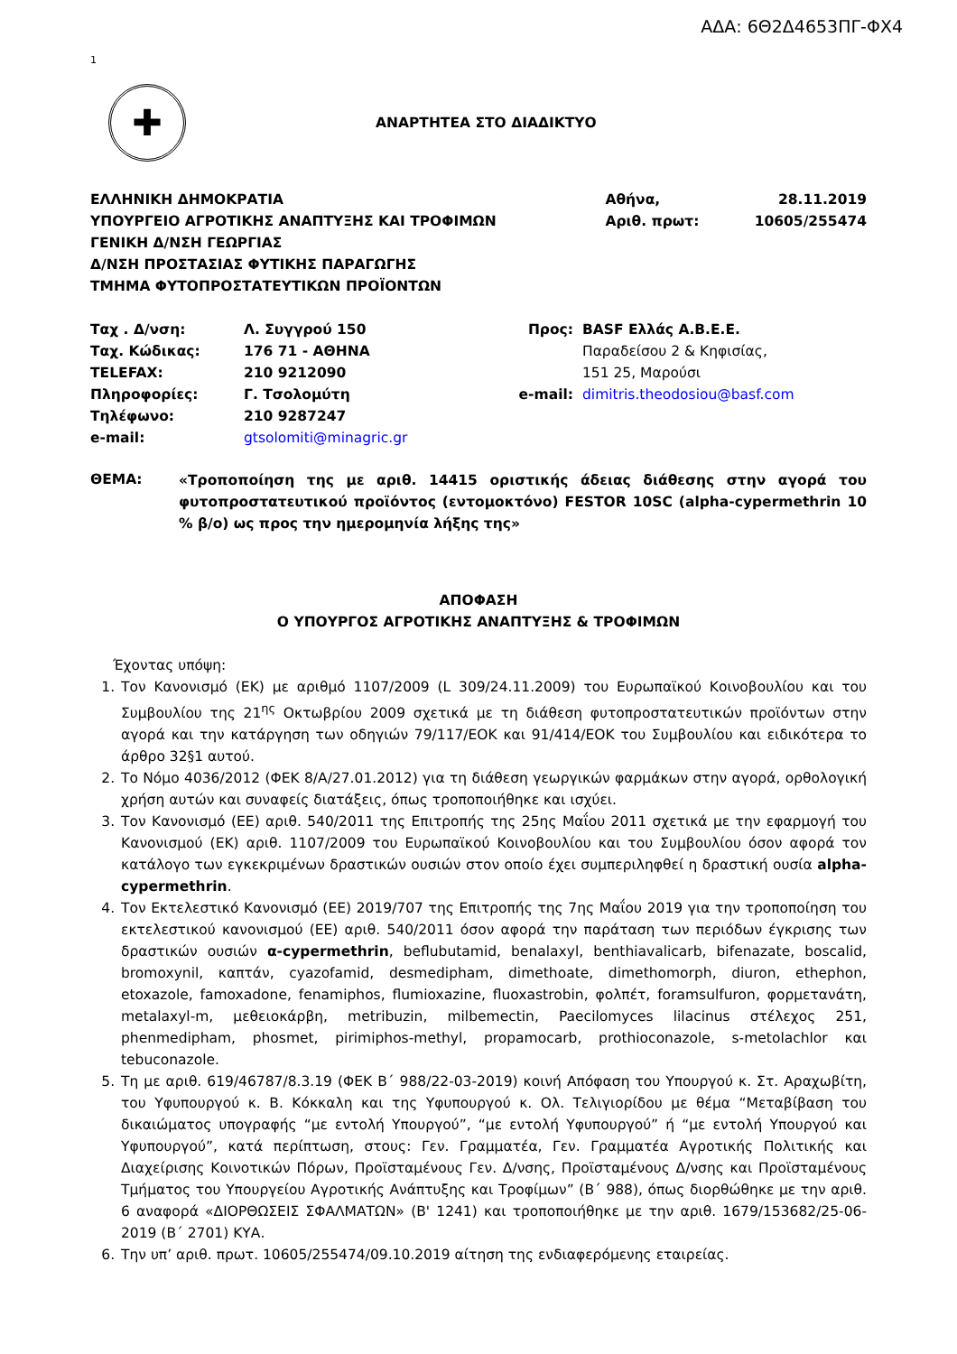ΑΔΑ: 6Θ2Δ4653ΠΓ-ΦΧ4
1
✚
ΑΝΑΡΤΗΤΕΑ ΣΤΟ ΔΙΑΔΙΚΤΥΟ
| ΕΛΛΗΝΙΚΗ ΔΗΜΟΚΡΑΤΙΑ | Αθήνα, | 28.11.2019 |
| ΥΠΟΥΡΓΕΙΟ ΑΓΡΟΤΙΚΗΣ ΑΝΑΠΤΥΞΗΣ ΚΑΙ ΤΡΟΦΙΜΩΝ | Αριθ. πρωτ: | 10605/255474 |
| ΓΕΝΙΚΗ Δ/ΝΣΗ ΓΕΩΡΓΙΑΣ | | |
| Δ/ΝΣΗ ΠΡΟΣΤΑΣΙΑΣ ΦΥΤΙΚΗΣ ΠΑΡΑΓΩΓΗΣ | | |
| ΤΜΗΜΑ ΦΥΤΟΠΡΟΣΤΑΤΕΥΤΙΚΩΝ ΠΡΟΪΟΝΤΩΝ | | |
| Ταχ . Δ/νση: | Λ. Συγγρού 150 | Προς: | BASF Ελλάς Α.Β.Ε.Ε. |
| Ταχ. Κώδικας: | 176 71 - ΑΘΗΝΑ | | Παραδείσου 2 & Κηφισίας, |
| TELEFAX: | 210 9212090 | | 151 25, Μαρούσι |
| Πληροφορίες: | Γ. Τσολομύτη | e-mail: | dimitris.theodosiou@basf.com |
| Τηλέφωνο: | 210 9287247 | | |
| e-mail: | gtsolomiti@minagric.gr | | |
| ΘΕΜΑ: | «Τροποποίηση της με αριθ. 14415 οριστικής άδειας διάθεσης στην αγορά του φυτοπροστατευτικού προϊόντος (εντομοκτόνο) FESTOR 10SC (alpha-cypermethrin 10 % β/ο) ως προς την ημερομηνία λήξης της» |
ΑΠΟΦΑΣΗ
Ο ΥΠΟΥΡΓΟΣ ΑΓΡΟΤΙΚΗΣ ΑΝΑΠΤΥΞΗΣ & ΤΡΟΦΙΜΩΝ
Έχοντας υπόψη:
1. Τον Κανονισμό (ΕΚ) με αριθμό 1107/2009 (L 309/24.11.2009) του Ευρωπαϊκού Κοινοβουλίου και του Συμβουλίου της 21<sup>ης</sup> Οκτωβρίου 2009 σχετικά με τη διάθεση φυτοπροστατευτικών προϊόντων στην αγορά και την κατάργηση των οδηγιών 79/117/ΕΟΚ και 91/414/ΕΟΚ του Συμβουλίου και ειδικότερα το άρθρο 32§1 αυτού.
2. Το Νόμο 4036/2012 (ΦΕΚ 8/Α/27.01.2012) για τη διάθεση γεωργικών φαρμάκων στην αγορά, ορθολογική χρήση αυτών και συναφείς διατάξεις, όπως τροποποιήθηκε και ισχύει.
3. Τον Κανονισμό (ΕΕ) αριθ. 540/2011 της Επιτροπής της 25ης Μαΐου 2011 σχετικά με την εφαρμογή του Κανονισμού (ΕΚ) αριθ. 1107/2009 του Ευρωπαϊκού Κοινοβουλίου και του Συμβουλίου όσον αφορά τον κατάλογο των εγκεκριμένων δραστικών ουσιών στον οποίο έχει συμπεριληφθεί η δραστική ουσία alpha-cypermethrin.
4. Τον Εκτελεστικό Κανονισμό (ΕΕ) 2019/707 της Επιτροπής της 7ης Μαΐου 2019 για την τροποποίηση του εκτελεστικού κανονισμού (ΕΕ) αριθ. 540/2011 όσον αφορά την παράταση των περιόδων έγκρισης των δραστικών ουσιών α-cypermethrin, beflubutamid, benalaxyl, benthiavalicarb, bifenazate, boscalid, bromoxynil, καπτάν, cyazofamid, desmedipham, dimethoate, dimethomorph, diuron, ethephon, etoxazole, famoxadone, fenamiphos, flumioxazine, fluoxastrobin, φολπέτ, foramsulfuron, φορμετανάτη, metalaxyl-m, μεθειοκάρβη, metribuzin, milbemectin, Paecilomyces lilacinus στέλεχος 251, phenmedipham, phosmet, pirimiphos-methyl, propamocarb, prothioconazole, s-metolachlor και tebuconazole.
5. Τη με αριθ. 619/46787/8.3.19 (ΦΕΚ Β΄ 988/22-03-2019) κοινή Απόφαση του Υπουργού κ. Στ. Αραχωβίτη, του Υφυπουργού κ. Β. Κόκκαλη και της Υφυπουργού κ. Ολ. Τελιγιορίδου με θέμα “Μεταβίβαση του δικαιώματος υπογραφής “με εντολή Υπουργού”, “με εντολή Υφυπουργού” ή “με εντολή Υπουργού και Υφυπουργού”, κατά περίπτωση, στους: Γεν. Γραμματέα, Γεν. Γραμματέα Αγροτικής Πολιτικής και Διαχείρισης Κοινοτικών Πόρων, Προϊσταμένους Γεν. Δ/νσης, Προϊσταμένους Δ/νσης και Προϊσταμένους Τμήματος του Υπουργείου Αγροτικής Ανάπτυξης και Τροφίμων” (Β΄ 988), όπως διορθώθηκε με την αριθ. 6 αναφορά «ΔΙΟΡΘΩΣΕΙΣ ΣΦΑΛΜΑΤΩΝ» (Β' 1241) και τροποποιήθηκε με την αριθ. 1679/153682/25-06-2019 (Β΄ 2701) ΚΥΑ.
6. Την υπ’ αριθ. πρωτ. 10605/255474/09.10.2019 αίτηση της ενδιαφερόμενης εταιρείας.